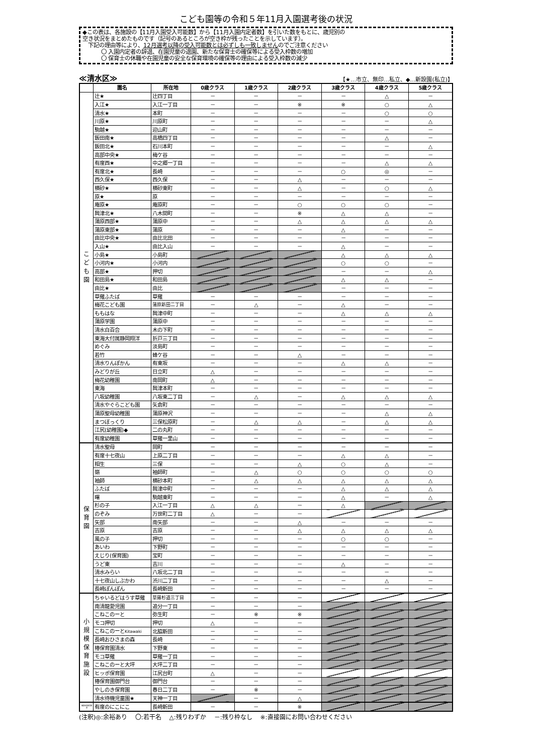こども園等の令和５年11月入園選考後の状況
◆この表は、各施設の【11月入園受入可能数】から【11月入園内定者数】を引いた数をもとに、歳児別の
空き状況をまとめたものです（記号のあるところが空き枠が残ったことを示しています）。
下記の理由等により、12月選考以降の受入可能数とは必ずしも一致しませんのでご注意ください
〇 入園内定者の辞退、在園児童の退園、新たな保育士の確保等による受入枠数の増加
〇 保育士の休職や在園児童の安全な保育環境の確保等の理由による受入枠数の減少
≪清水区≫ 【★…市立、無印…私立、◆…新設園(私立)】
| | 園名 | 所在地 | 0歳クラス | 1歳クラス | 2歳クラス | 3歳クラス | 4歳クラス | 5歳クラス |
| --- | --- | --- | --- | --- | --- | --- | --- | --- |
| こ ど も 園 | 辻★ | 辻四丁目 | － | － | － | － | △ | － |
| | 入江★ | 入江一丁目 | － | － | ※ | ※ | ○ | △ |
| | 清水★ | 本町 | － | － | － | － | ○ | ○ |
| | 川原★ | 川原町 | － | － | － | － | － | △ |
| | 駒越★ | 迎山町 | － | － | － | － | － | － |
| | 飯田南★ | 高橋四丁目 | － | － | － | － | △ | － |
| | 飯田北★ | 石川本町 | － | － | － | － | － | △ |
| | 高部中央★ | 梅ケ谷 | － | － | － | － | － | － |
| | 有度西★ | 中之郷一丁目 | － | － | － | － | △ | △ |
| | 有度北★ | 長崎 | － | － | － | ○ | ◎ | － |
| | 西久保★ | 西久保 | － | － | △ | － | － | － |
| | 横砂★ | 横砂東町 | － | － | △ | － | ○ | △ |
| | 原★ | 原 | － | － | － | － | － | － |
| | 庵原★ | 庵原町 | － | － | ○ | ○ | ○ | － |
| | 興津北★ | 八木間町 | － | － | ※ | △ | △ | － |
| | 蒲原西部★ | 蒲原中 | － | － | △ | △ | △ | △ |
| | 蒲原東部★ | 蒲原 | － | － | － | △ | － | － |
| | 由比中央★ | 由比北田 | － | － | － | － | － | － |
| | 入山★ | 由比入山 | － | － | － | △ | － | － |
| | 小島★ | 小島町 | | | | △ | △ | △ |
| | 小河内★ | 小河内 | | | | ○ | ○ | － |
| | 高部★ | 押切 | | | | － | － | △ |
| | 和田島★ | 和田島 | | | | △ | △ | － |
| | 由比★ | 由比 | | | | － | － | － |
| | 草薙ふたば | 草薙 | － | － | － | － | － | － |
| | 梅花こども園 | 蒲原新田二丁目 | － | △ | － | △ | － | － |
| | ももはな | 興津中町 | － | － | － | △ | △ | △ |
| | 蒲原学園 | 蒲原中 | － | － | － | － | － | － |
| | 清水白百合 | 木の下町 | － | － | － | － | － | － |
| | 東海大付属静岡翔洋 | 折戸三丁目 | － | － | － | － | － | － |
| | めぐみ | 淡島町 | － | － | － | － | － | － |
| | 若竹 | 蜂ケ谷 | － | － | △ | － | － | － |
| | 清水りんぽかん | 有東坂 | － | － | － | △ | △ | － |
| | みどりが丘 | 日立町 | △ | － | － | － | － | － |
| | 梅花幼稚園 | 南岡町 | △ | － | － | － | － | － |
| | 東海 | 興津本町 | － | － | － | － | － | － |
| | 八坂幼稚園 | 八坂東二丁目 | － | △ | － | △ | △ | △ |
| | 清水やぐらこども園 | 矢倉町 | － | － | － | － | － | － |
| | 蒲原聖母幼稚園 | 蒲原神沢 | － | － | － | － | △ | △ |
| | まつぼっくり | 三保松原町 | － | △ | △ | － | △ | △ |
| | 江尻(幼稚園)◆ | 二の丸町 | － | － | － | － | － | － |
| | 有度幼稚園 | 草薙一里山 | － | － | － | － | － | － |
| 保 育 園 | 清水聖母 | 岡町 | － | － | － | － | － | － |
| | 有度十七夜山 | 上原二丁目 | － | － | － | △ | △ | － |
| | 相生 | 三保 | － | － | △ | ○ | △ | － |
| | 嶺 | 袖師町 | － | △ | ○ | ○ | ○ | ○ |
| | 袖師 | 横砂本町 | － | △ | △ | △ | △ | △ |
| | ふたば | 興津中町 | － | － | － | △ | △ | △ |
| | 曙 | 駒越東町 | － | － | － | △ | － | △ |
| | 杉の子 | 入江一丁目 | △ | △ | － | △ | | |
| | のぞみ | 万世町二丁目 | △ | － | － | | | |
| | 矢部 | 南矢部 | － | － | △ | － | － | － |
| | 吉原 | 吉原 | － | － | △ | △ | △ | △ |
| | 風の子 | 押切 | － | － | － | ○ | ○ | － |
| | あいわ | 下野町 | － | － | － | － | － | － |
| | えじり(保育園) | 宝町 | － | － | － | － | － | － |
| | うど東 | 吉川 | － | － | － | △ | － | － |
| | 清水みらい | 八坂北二丁目 | － | － | － | － | － | － |
| | 十七夜山しぶかわ | 渋川二丁目 | － | － | － | － | △ | － |
| | 長崎ぽんぽん | 長崎新田 | － | － | － | － | － | － |
| 小 規 模 保 育 施 設 | ちゃいるどはうす草薙 | 草薙杉道三丁目 | － | － | － | | | |
| | 南清龍愛児園 | 追分一丁目 | － | － | － | | | |
| | こねこのーと | 弥生町 | － | ※ | ※ | | | |
| | モコ押切 | 押切 | △ | － | － | | | |
| | こねこのーと Kitawaki | 北脇新田 | － | － | － | | | |
| | 長崎おひさまの森 | 長崎 | － | － | － | | | |
| | 椿保育園清水 | 下野東 | － | － | － | | | |
| | モコ草薙 | 草薙一丁目 | － | － | － | | | |
| | こねこのーと大坪 | 大坪二丁目 | － | － | － | | | |
| | ヒッポ保育園 | 江尻台町 | △ | － | － | | | |
| | 椿保育園御門台 | 御門台 | － | － | － | | | |
| | やしのき保育園 | 春日二丁目 | － | ※ | － | | | |
| | 清水待機児童園★ | 天神一丁目 | | － | △ | | | |
| 事業所内保育施設 | 有度のにこにこ | 長崎新田 | － | － | ※ | | | |
(注釈)◎:余裕あり　 〇:若干名　 △:残りわずか　 －:残り枠なし　 ※:直接園にお問い合わせください